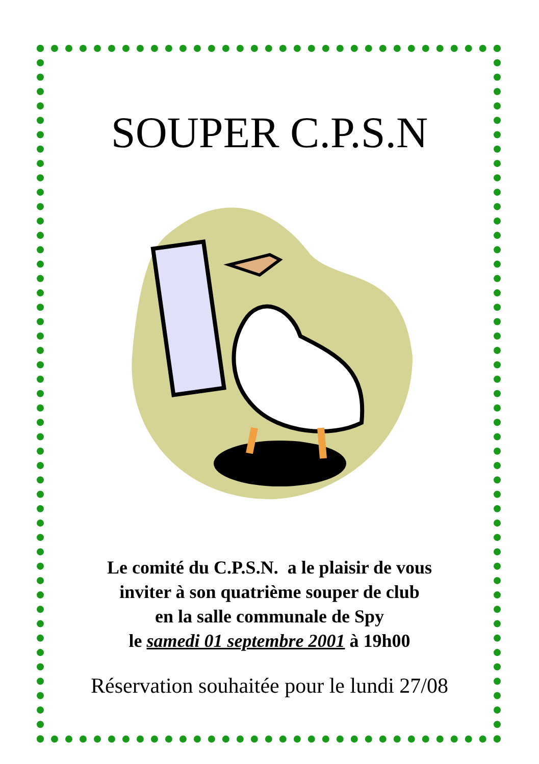SOUPER C.P.S.N
Le comité du C.P.S.N. a le plaisir de vous
inviter à son quatrième souper de club
en la salle communale de Spy
le samedi 01 septembre 2001 à 19h00
Réservation souhaitée pour le lundi 27/08